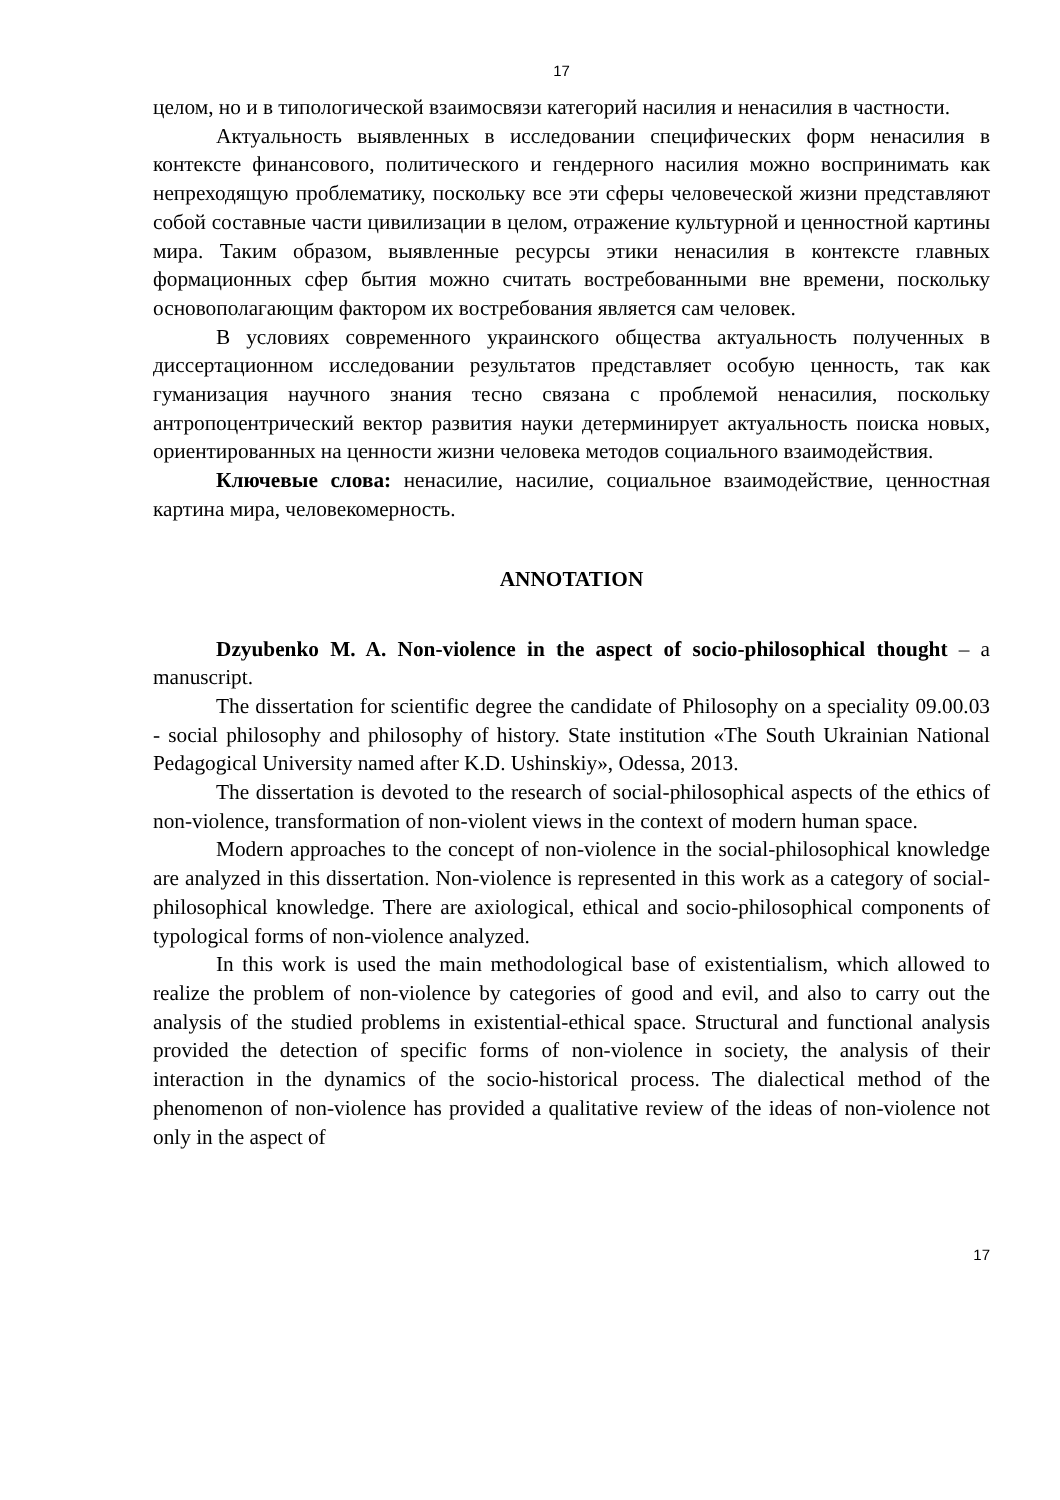17
целом, но и в типологической взаимосвязи категорий насилия и ненасилия в частности.
Актуальность выявленных в исследовании специфических форм ненасилия в контексте финансового, политического и гендерного насилия можно воспринимать как непреходящую проблематику, поскольку все эти сферы человеческой жизни представляют собой составные части цивилизации в целом, отражение культурной и ценностной картины мира. Таким образом, выявленные ресурсы этики ненасилия в контексте главных формационных сфер бытия можно считать востребованными вне времени, поскольку основополагающим фактором их востребования является сам человек.
В условиях современного украинского общества актуальность полученных в диссертационном исследовании результатов представляет особую ценность, так как гуманизация научного знания тесно связана с проблемой ненасилия, поскольку антропоцентрический вектор развития науки детерминирует актуальность поиска новых, ориентированных на ценности жизни человека методов социального взаимодействия.
Ключевые слова: ненасилие, насилие, социальное взаимодействие, ценностная картина мира, человекомерность.
ANNOTATION
Dzyubenko M. A. Non-violence in the aspect of socio-philosophical thought – a manuscript.
The dissertation for scientific degree the candidate of Philosophy on a speciality 09.00.03 - social philosophy and philosophy of history. State institution «The South Ukrainian National Pedagogical University named after K.D. Ushinskiy», Odessa, 2013.
The dissertation is devoted to the research of social-philosophical aspects of the ethics of non-violence, transformation of non-violent views in the context of modern human space.
Modern approaches to the concept of non-violence in the social-philosophical knowledge are analyzed in this dissertation. Non-violence is represented in this work as a category of social-philosophical knowledge. There are axiological, ethical and socio-philosophical components of typological forms of non-violence analyzed.
In this work is used the main methodological base of existentialism, which allowed to realize the problem of non-violence by categories of good and evil, and also to carry out the analysis of the studied problems in existential-ethical space. Structural and functional analysis provided the detection of specific forms of non-violence in society, the analysis of their interaction in the dynamics of the socio-historical process. The dialectical method of the phenomenon of non-violence has provided a qualitative review of the ideas of non-violence not only in the aspect of
17